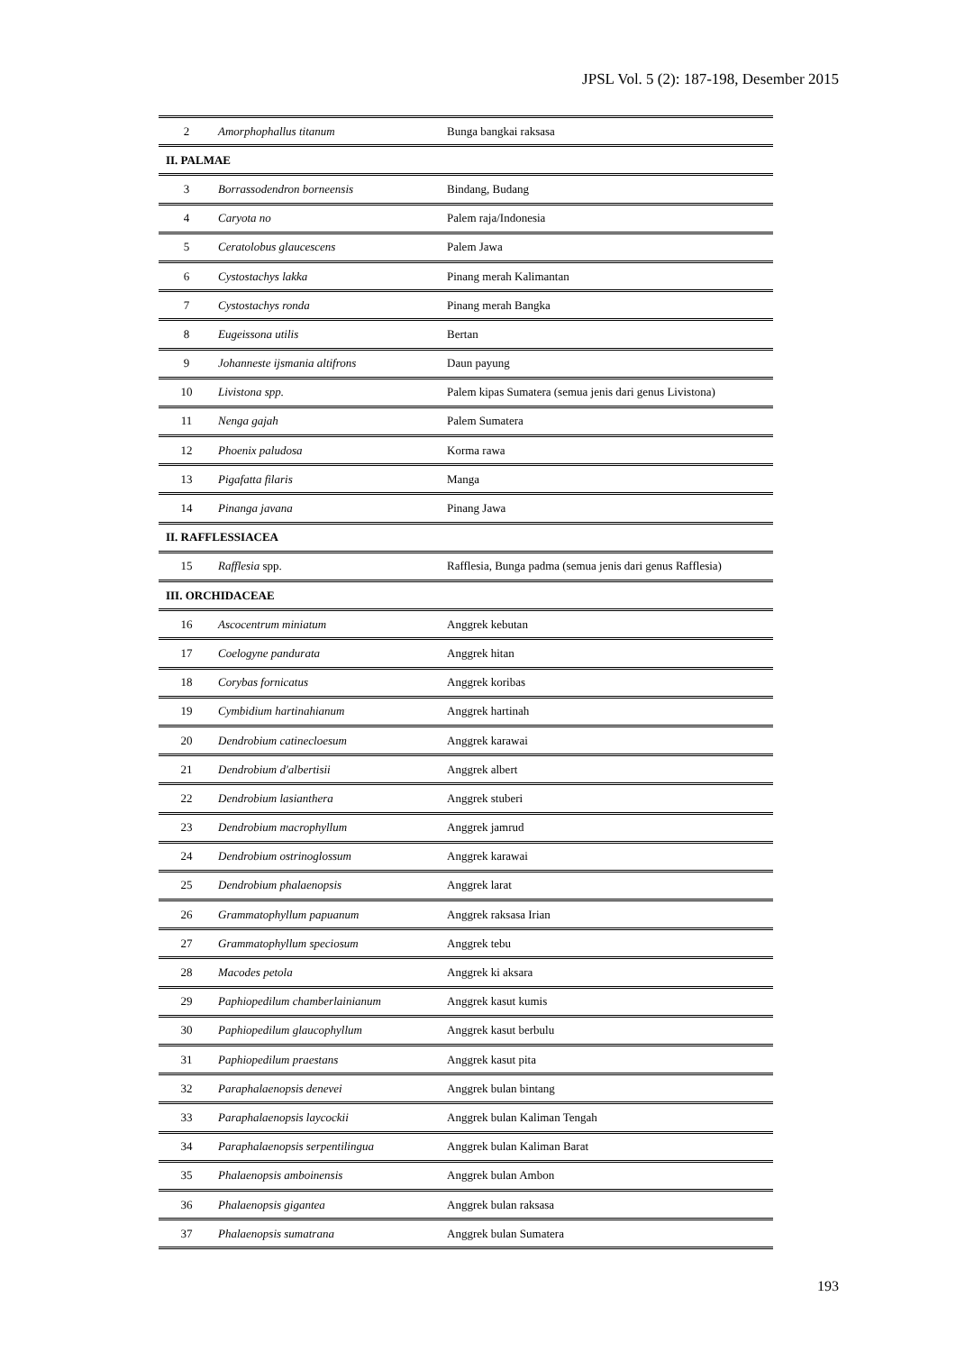JPSL Vol. 5 (2): 187-198, Desember 2015
| 2 | Amorphophallus titanum | Bunga bangkai raksasa |
| II. PALMAE | | |
| 3 | Borrassodendron borneensis | Bindang, Budang |
| 4 | Caryota no | Palem raja/Indonesia |
| 5 | Ceratolobus glaucescens | Palem Jawa |
| 6 | Cystostachys lakka | Pinang merah Kalimantan |
| 7 | Cystostachys ronda | Pinang merah Bangka |
| 8 | Eugeissona utilis | Bertan |
| 9 | Johanneste ijsmania altifrons | Daun payung |
| 10 | Livistona spp. | Palem kipas Sumatera (semua jenis dari genus Livistona) |
| 11 | Nenga gajah | Palem Sumatera |
| 12 | Phoenix paludosa | Korma rawa |
| 13 | Pigafatta filaris | Manga |
| 14 | Pinanga javana | Pinang Jawa |
| II. RAFFLESSIACEA | | |
| 15 | Rafflesia spp. | Rafflesia, Bunga padma (semua jenis dari genus Rafflesia) |
| III. ORCHIDACEAE | | |
| 16 | Ascocentrum miniatum | Anggrek kebutan |
| 17 | Coelogyne pandurata | Anggrek hitan |
| 18 | Corybas fornicatus | Anggrek koribas |
| 19 | Cymbidium hartinahianum | Anggrek hartinah |
| 20 | Dendrobium catinecloesum | Anggrek karawai |
| 21 | Dendrobium d'albertisii | Anggrek albert |
| 22 | Dendrobium lasianthera | Anggrek stuberi |
| 23 | Dendrobium macrophyllum | Anggrek jamrud |
| 24 | Dendrobium ostrinoglossum | Anggrek karawai |
| 25 | Dendrobium phalaenopsis | Anggrek larat |
| 26 | Grammatophyllum papuanum | Anggrek raksasa Irian |
| 27 | Grammatophyllum speciosum | Anggrek tebu |
| 28 | Macodes petola | Anggrek ki aksara |
| 29 | Paphiopedilum chamberlainianum | Anggrek kasut kumis |
| 30 | Paphiopedilum glaucophyllum | Anggrek kasut berbulu |
| 31 | Paphiopedilum praestans | Anggrek kasut pita |
| 32 | Paraphalaenopsis denevei | Anggrek bulan bintang |
| 33 | Paraphalaenopsis laycockii | Anggrek bulan Kaliman Tengah |
| 34 | Paraphalaenopsis serpentilingua | Anggrek bulan Kaliman Barat |
| 35 | Phalaenopsis amboinensis | Anggrek bulan Ambon |
| 36 | Phalaenopsis gigantea | Anggrek bulan raksasa |
| 37 | Phalaenopsis sumatrana | Anggrek bulan Sumatera |
193